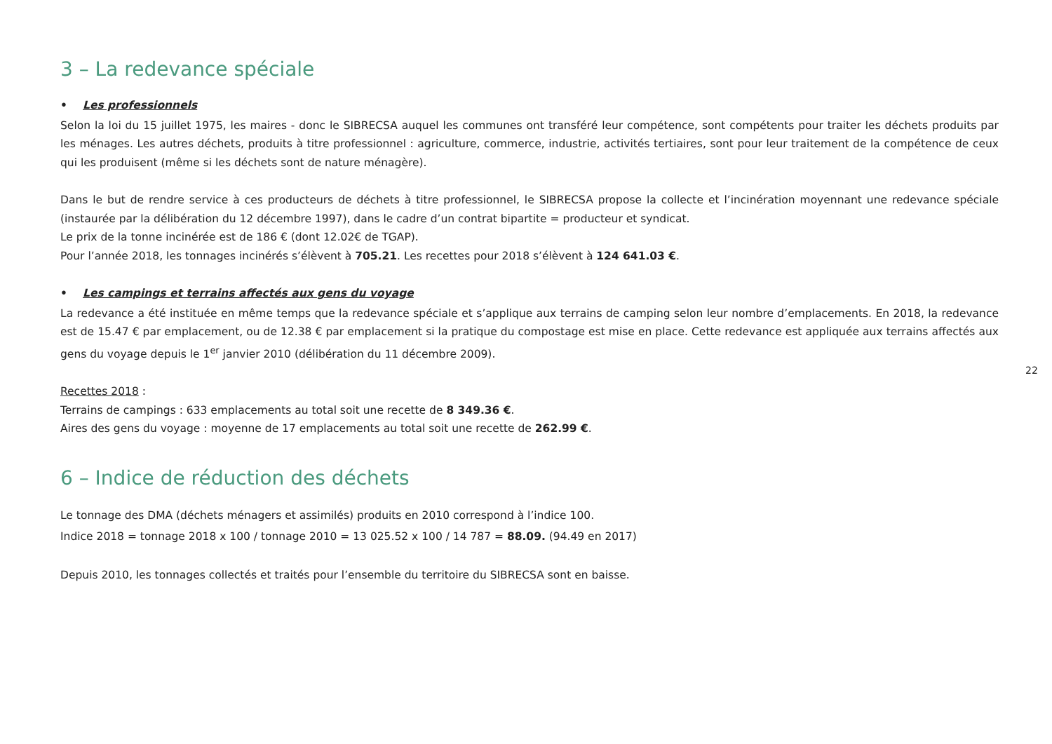3 – La redevance spéciale
• Les professionnels
Selon la loi du 15 juillet 1975, les maires - donc le SIBRECSA auquel les communes ont transféré leur compétence, sont compétents pour traiter les déchets produits par les ménages. Les autres déchets, produits à titre professionnel : agriculture, commerce, industrie, activités tertiaires, sont pour leur traitement de la compétence de ceux qui les produisent (même si les déchets sont de nature ménagère).
Dans le but de rendre service à ces producteurs de déchets à titre professionnel, le SIBRECSA propose la collecte et l’incinération moyennant une redevance spéciale (instaurée par la délibération du 12 décembre 1997), dans le cadre d’un contrat bipartite = producteur et syndicat.
Le prix de la tonne incinérée est de 186 € (dont 12.02€ de TGAP).
Pour l’année 2018, les tonnages incinérés s’élèvent à 705.21. Les recettes pour 2018 s’élèvent à 124 641.03 €.
• Les campings et terrains affectés aux gens du voyage
La redevance a été instituée en même temps que la redevance spéciale et s’applique aux terrains de camping selon leur nombre d’emplacements. En 2018, la redevance est de 15.47 € par emplacement, ou de 12.38 € par emplacement si la pratique du compostage est mise en place. Cette redevance est appliquée aux terrains affectés aux gens du voyage depuis le 1<sup>er</sup> janvier 2010 (délibération du 11 décembre 2009).
Recettes 2018 :
Terrains de campings : 633 emplacements au total soit une recette de 8 349.36 €.
Aires des gens du voyage : moyenne de 17 emplacements au total soit une recette de 262.99 €.
6 – Indice de réduction des déchets
Le tonnage des DMA (déchets ménagers et assimilés) produits en 2010 correspond à l’indice 100.
Indice 2018 = tonnage 2018 x 100 / tonnage 2010 = 13 025.52 x 100 / 14 787 = 88.09. (94.49 en 2017)
Depuis 2010, les tonnages collectés et traités pour l’ensemble du territoire du SIBRECSA sont en baisse.
22